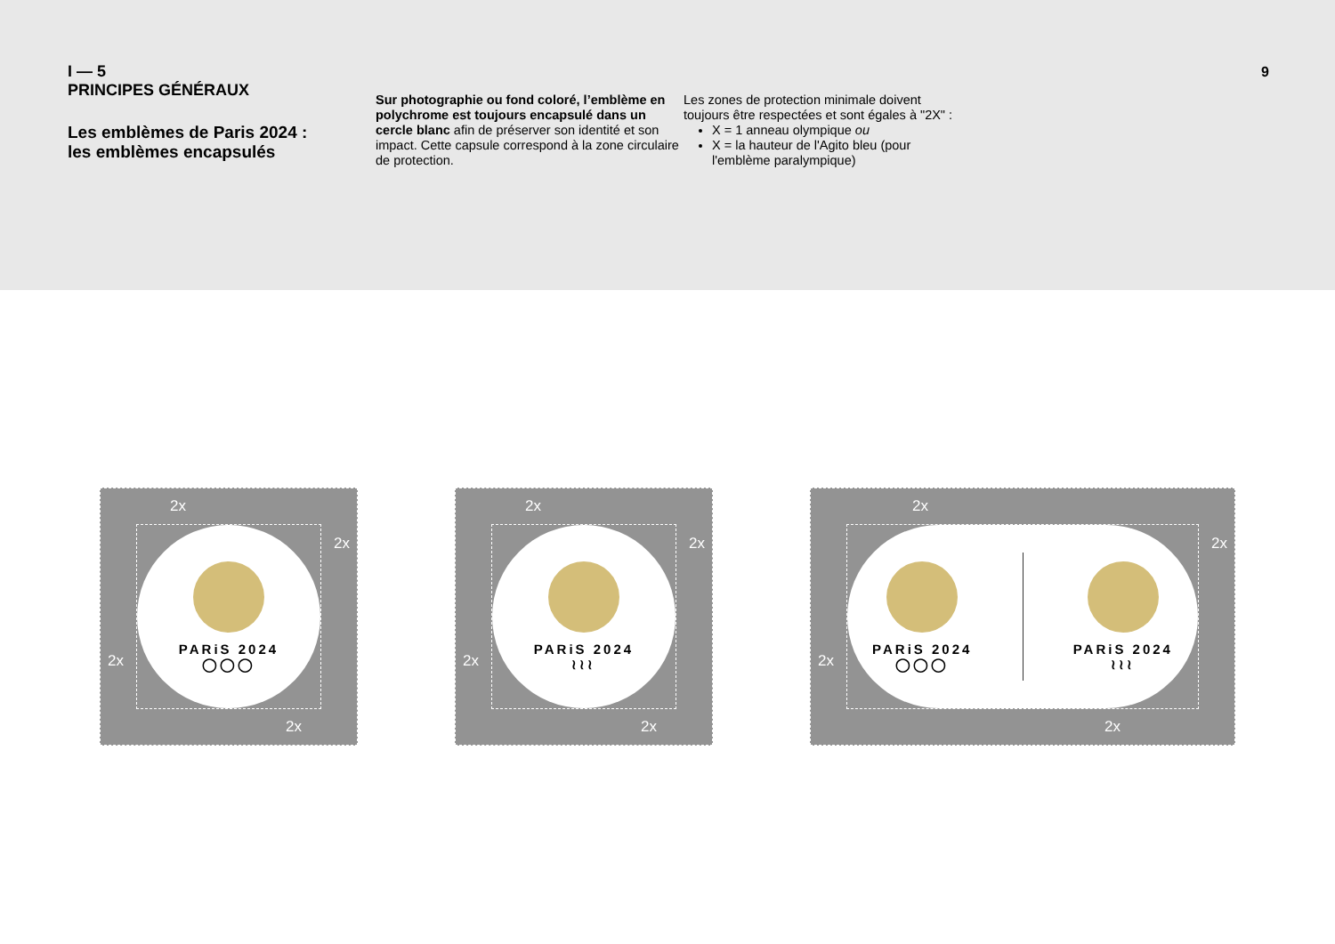I — 5
PRINCIPES GÉNÉRAUX
Les emblèmes de Paris 2024 :
les emblèmes encapsulés
Sur photographie ou fond coloré, l’emblème en polychrome est toujours encapsulé dans un cercle blanc afin de préserver son identité et son impact. Cette capsule correspond à la zone circulaire de protection.
Les zones de protection minimale doivent toujours être respectées et sont égales à "2X" :
X = 1 anneau olympique ou
X = la hauteur de l'Agito bleu (pour l'emblème paralympique)
9
PARiS 2024
◯◯◯
2x
2x
2x
2x
PARiS 2024
≀≀≀
2x
2x
2x
2x
PARiS 2024
◯◯◯
PARiS 2024
≀≀≀
2x
2x
2x
2x